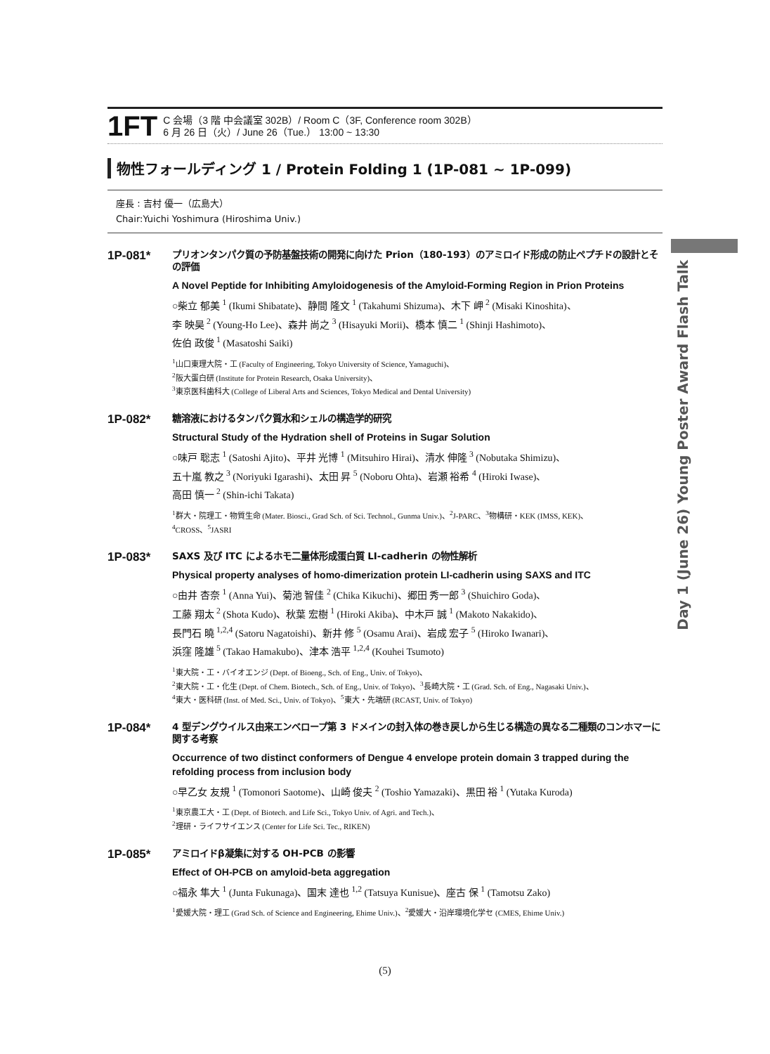1FT
C 会場（3 階 中会議室 302B）/ Room C（3F, Conference room 302B）
6 月 26 日（火）/ June 26（Tue.） 13:00 ~ 13:30
物性フォールディング 1 / Protein Folding 1 (1P-081 ~ 1P-099)
座長 : 吉村 優一（広島大）
Chair:Yuichi Yoshimura (Hiroshima Univ.)
1P-081*
プリオンタンパク質の予防基盤技術の開発に向けた Prion（180-193）のアミロイド形成の防止ペプチドの設計とその評価
A Novel Peptide for Inhibiting Amyloidogenesis of the Amyloid-Forming Region in Prion Proteins
○柴立 郁美 <sup>1</sup> (Ikumi Shibatate)、静間 隆文 <sup>1</sup> (Takahumi Shizuma)、木下 岬 <sup>2</sup> (Misaki Kinoshita)、
李 映昊 <sup>2</sup> (Young-Ho Lee)、森井 尚之 <sup>3</sup> (Hisayuki Morii)、橋本 慎二 <sup>1</sup> (Shinji Hashimoto)、
佐伯 政俊 <sup>1</sup> (Masatoshi Saiki)
<sup>1</sup> 山口東理大院・工 (Faculty of Engineering, Tokyo University of Science, Yamaguchi)、
<sup>2</sup> 阪大蛋白研 (Institute for Protein Research, Osaka University)、
<sup>3</sup> 東京医科歯科大 (College of Liberal Arts and Sciences, Tokyo Medical and Dental University)
1P-082*
糖溶液におけるタンパク質水和シェルの構造学的研究
Structural Study of the Hydration shell of Proteins in Sugar Solution
○味戸 聡志 <sup>1</sup> (Satoshi Ajito)、平井 光博 <sup>1</sup> (Mitsuhiro Hirai)、清水 伸隆 <sup>3</sup> (Nobutaka Shimizu)、
五十嵐 教之 <sup>3</sup> (Noriyuki Igarashi)、太田 昇 <sup>5</sup> (Noboru Ohta)、岩瀬 裕希 <sup>4</sup> (Hiroki Iwase)、
高田 慎一 <sup>2</sup> (Shin-ichi Takata)
<sup>1</sup> 群大・院理工・物質生命 (Mater. Biosci., Grad Sch. of Sci. Technol., Gunma Univ.)、<sup>2</sup>J-PARC、<sup>3</sup>物構研・KEK (IMSS, KEK)、
<sup>4</sup> CROSS、<sup>5</sup>JASRI
1P-083*
SAXS 及び ITC によるホモ二量体形成蛋白質 LI-cadherin の物性解析
Physical property analyses of homo-dimerization protein LI-cadherin using SAXS and ITC
○由井 杏奈 <sup>1</sup> (Anna Yui)、菊池 智佳 <sup>2</sup> (Chika Kikuchi)、郷田 秀一郎 <sup>3</sup> (Shuichiro Goda)、
工藤 翔太 <sup>2</sup> (Shota Kudo)、秋葉 宏樹 <sup>1</sup> (Hiroki Akiba)、中木戸 誠 <sup>1</sup> (Makoto Nakakido)、
長門石 曉 <sup>1,2,4</sup> (Satoru Nagatoishi)、新井 修 <sup>5</sup> (Osamu Arai)、岩成 宏子 <sup>5</sup> (Hiroko Iwanari)、
浜窪 隆雄 <sup>5</sup> (Takao Hamakubo)、津本 浩平 <sup>1,2,4</sup> (Kouhei Tsumoto)
<sup>1</sup> 東大院・工・バイオエンジ (Dept. of Bioeng., Sch. of Eng., Univ. of Tokyo)、
<sup>2</sup> 東大院・工・化生 (Dept. of Chem. Biotech., Sch. of Eng., Univ. of Tokyo)、<sup>3</sup>長崎大院・工 (Grad. Sch. of Eng., Nagasaki Univ.)、
<sup>4</sup> 東大・医科研 (Inst. of Med. Sci., Univ. of Tokyo)、<sup>5</sup>東大・先端研 (RCAST, Univ. of Tokyo)
1P-084*
4 型デングウイルス由来エンベロープ第 3 ドメインの封入体の巻き戻しから生じる構造の異なる二種類のコンホマーに関する考察
Occurrence of two distinct conformers of Dengue 4 envelope protein domain 3 trapped during the refolding process from inclusion body
○早乙女 友規 <sup>1</sup> (Tomonori Saotome)、山崎 俊夫 <sup>2</sup> (Toshio Yamazaki)、黒田 裕 <sup>1</sup> (Yutaka Kuroda)
<sup>1</sup> 東京農工大・工 (Dept. of Biotech. and Life Sci., Tokyo Univ. of Agri. and Tech.)、
<sup>2</sup> 理研・ライフサイエンス (Center for Life Sci. Tec., RIKEN)
1P-085*
アミロイドβ凝集に対する OH-PCB の影響
Effect of OH-PCB on amyloid-beta aggregation
○福永 隼大 <sup>1</sup> (Junta Fukunaga)、国末 達也 <sup>1,2</sup> (Tatsuya Kunisue)、座古 保 <sup>1</sup> (Tamotsu Zako)
<sup>1</sup> 愛媛大院・理工 (Grad Sch. of Science and Engineering, Ehime Univ.)、<sup>2</sup>愛媛大・沿岸環境化学セ (CMES, Ehime Univ.)
Day 1 (June 26) Young Poster Award Flash Talk
(5)